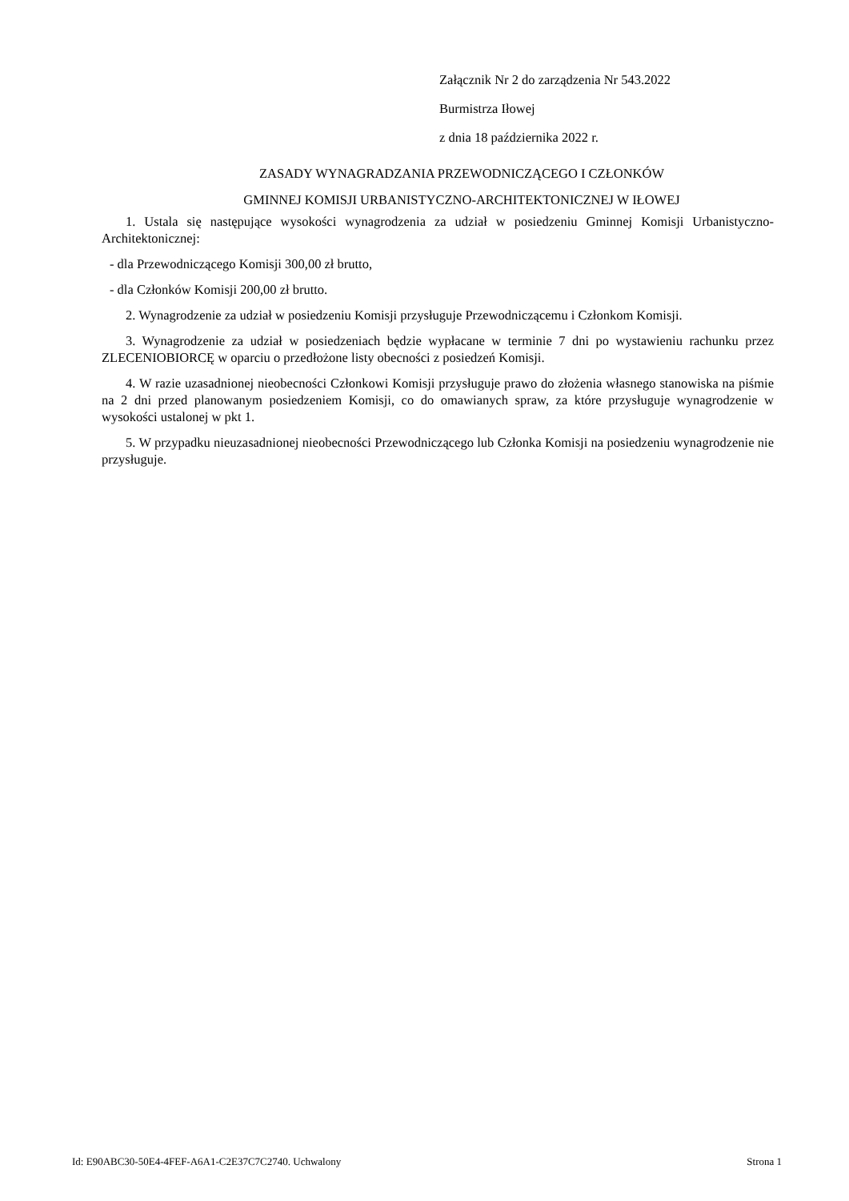Załącznik Nr 2 do zarządzenia Nr 543.2022
Burmistrza Iłowej
z dnia 18 października 2022 r.
ZASADY WYNAGRADZANIA PRZEWODNICZĄCEGO I CZŁONKÓW
GMINNEJ KOMISJI URBANISTYCZNO-ARCHITEKTONICZNEJ W IŁOWEJ
1. Ustala się następujące wysokości wynagrodzenia za udział w posiedzeniu Gminnej Komisji Urbanistyczno-Architektonicznej:
- dla Przewodniczącego Komisji 300,00 zł brutto,
- dla Członków Komisji 200,00 zł brutto.
2. Wynagrodzenie za udział w posiedzeniu Komisji przysługuje Przewodniczącemu i Członkom Komisji.
3. Wynagrodzenie za udział w posiedzeniach będzie wypłacane w terminie 7 dni po wystawieniu rachunku przez ZLECENIOBIORCĘ w oparciu o przedłożone listy obecności z posiedzeń Komisji.
4. W razie uzasadnionej nieobecności Członkowi Komisji przysługuje prawo do złożenia własnego stanowiska na piśmie na 2 dni przed planowanym posiedzeniem Komisji, co do omawianych spraw, za które przysługuje wynagrodzenie w wysokości ustalonej w pkt 1.
5. W przypadku nieuzasadnionej nieobecności Przewodniczącego lub Członka Komisji na posiedzeniu wynagrodzenie nie przysługuje.
Id: E90ABC30-50E4-4FEF-A6A1-C2E37C7C2740. Uchwalony Strona 1